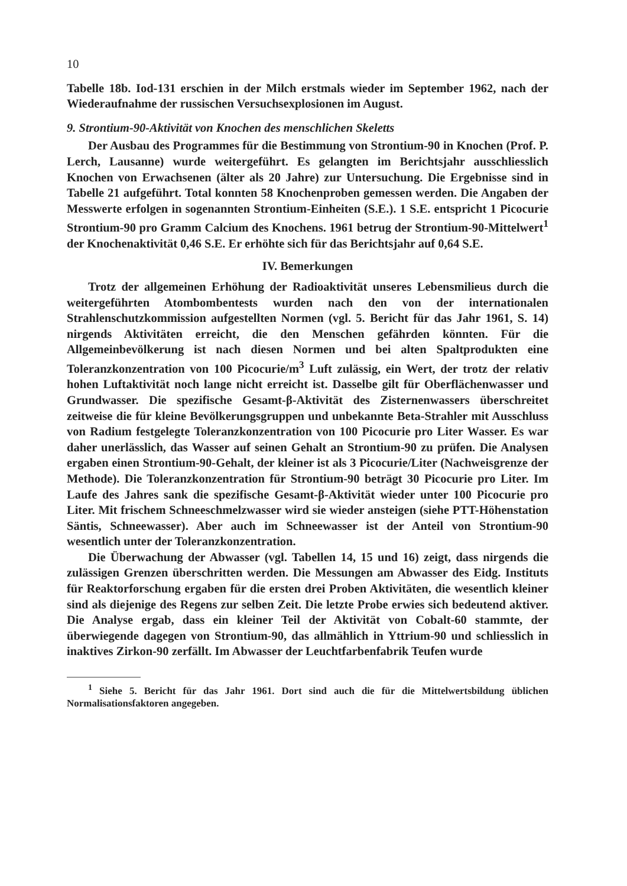10
Tabelle 18b. Iod-131 erschien in der Milch erstmals wieder im September 1962, nach der Wiederaufnahme der russischen Versuchsexplosionen im August.
9. Strontium-90-Aktivität von Knochen des menschlichen Skeletts
Der Ausbau des Programmes für die Bestimmung von Strontium-90 in Knochen (Prof. P. Lerch, Lausanne) wurde weitergeführt. Es gelangten im Berichtsjahr ausschliesslich Knochen von Erwachsenen (älter als 20 Jahre) zur Untersuchung. Die Ergebnisse sind in Tabelle 21 aufgeführt. Total konnten 58 Knochenproben gemessen werden. Die Angaben der Messwerte erfolgen in sogenannten Strontium-Einheiten (S.E.). 1 S.E. entspricht 1 Picocurie Strontium-90 pro Gramm Calcium des Knochens. 1961 betrug der Strontium-90-Mittelwert<sup>1</sup> der Knochenaktivität 0,46 S.E. Er erhöhte sich für das Berichtsjahr auf 0,64 S.E.
IV. Bemerkungen
Trotz der allgemeinen Erhöhung der Radioaktivität unseres Lebensmilieus durch die weitergeführten Atombombentests wurden nach den von der internationalen Strahlenschutzkommission aufgestellten Normen (vgl. 5. Bericht für das Jahr 1961, S. 14) nirgends Aktivitäten erreicht, die den Menschen gefährden könnten. Für die Allgemeinbevölkerung ist nach diesen Normen und bei alten Spaltprodukten eine Toleranzkonzentration von 100 Picocurie/m<sup>3</sup> Luft zulässig, ein Wert, der trotz der relativ hohen Luftaktivität noch lange nicht erreicht ist. Dasselbe gilt für Oberflächenwasser und Grundwasser. Die spezifische Gesamt-β-Aktivität des Zisternenwassers überschreitet zeitweise die für kleine Bevölkerungsgruppen und unbekannte Beta-Strahler mit Ausschluss von Radium festgelegte Toleranzkonzentration von 100 Picocurie pro Liter Wasser. Es war daher unerlässlich, das Wasser auf seinen Gehalt an Strontium-90 zu prüfen. Die Analysen ergaben einen Strontium-90-Gehalt, der kleiner ist als 3 Picocurie/Liter (Nachweisgrenze der Methode). Die Toleranzkonzentration für Strontium-90 beträgt 30 Picocurie pro Liter. Im Laufe des Jahres sank die spezifische Gesamt-β-Aktivität wieder unter 100 Picocurie pro Liter. Mit frischem Schneeschmelzwasser wird sie wieder ansteigen (siehe PTT-Höhenstation Säntis, Schneewasser). Aber auch im Schneewasser ist der Anteil von Strontium-90 wesentlich unter der Toleranzkonzentration.
Die Überwachung der Abwasser (vgl. Tabellen 14, 15 und 16) zeigt, dass nirgends die zulässigen Grenzen überschritten werden. Die Messungen am Abwasser des Eidg. Instituts für Reaktorforschung ergaben für die ersten drei Proben Aktivitäten, die wesentlich kleiner sind als diejenige des Regens zur selben Zeit. Die letzte Probe erwies sich bedeutend aktiver. Die Analyse ergab, dass ein kleiner Teil der Aktivität von Cobalt-60 stammte, der überwiegende dagegen von Strontium-90, das allmählich in Yttrium-90 und schliesslich in inaktives Zirkon-90 zerfällt. Im Abwasser der Leuchtfarbenfabrik Teufen wurde
<sup>1</sup> Siehe 5. Bericht für das Jahr 1961. Dort sind auch die für die Mittelwertsbildung üblichen Normalisationsfaktoren angegeben.